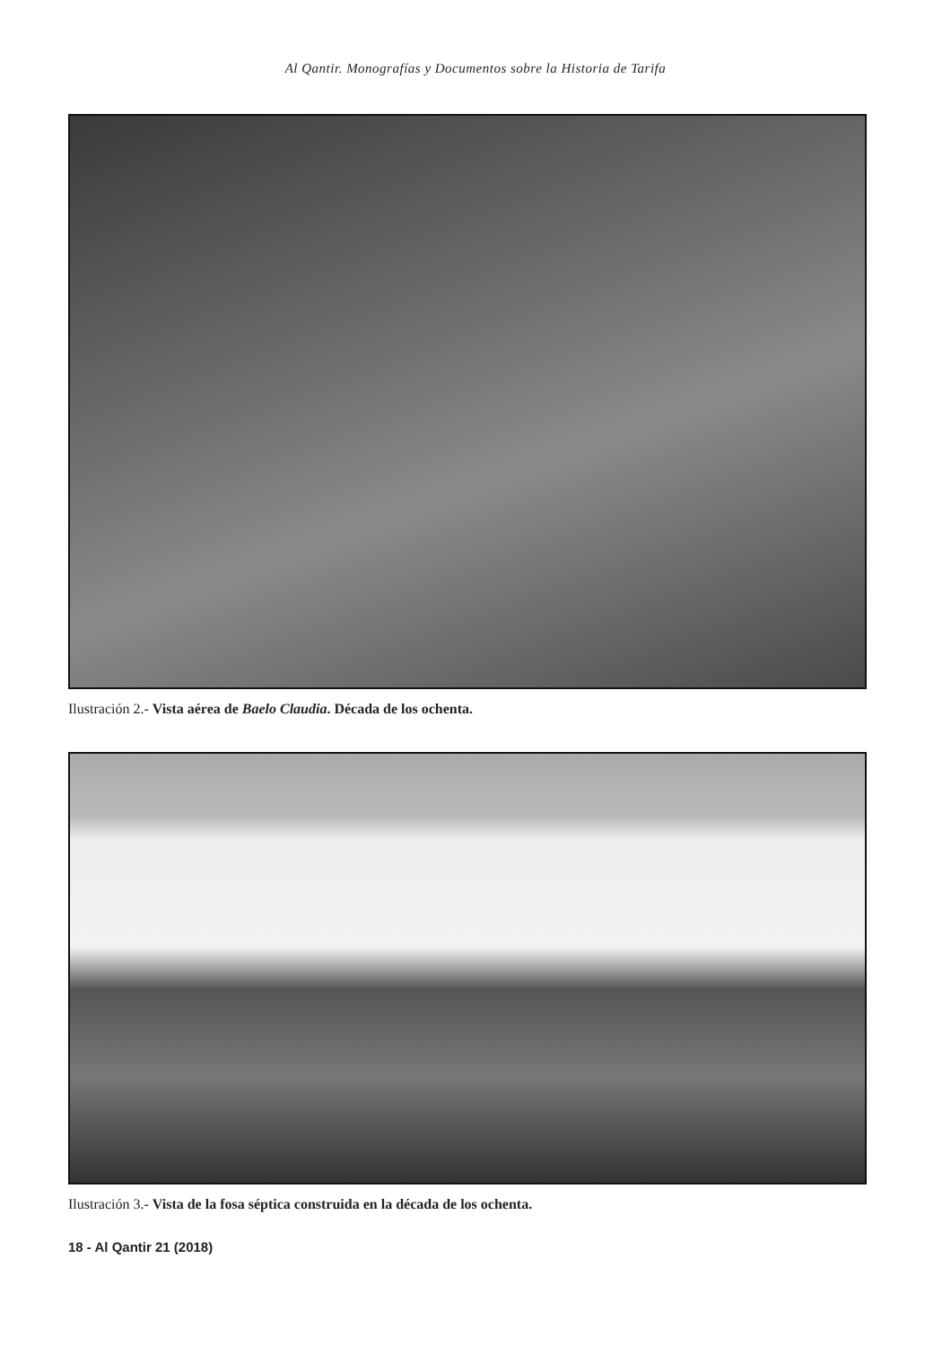Al Qantir. Monografías y Documentos sobre la Historia de Tarifa
Ilustración 2.- Vista aérea de Baelo Claudia. Década de los ochenta.
Ilustración 3.- Vista de la fosa séptica construida en la década de los ochenta.
18 - Al Qantir 21 (2018)